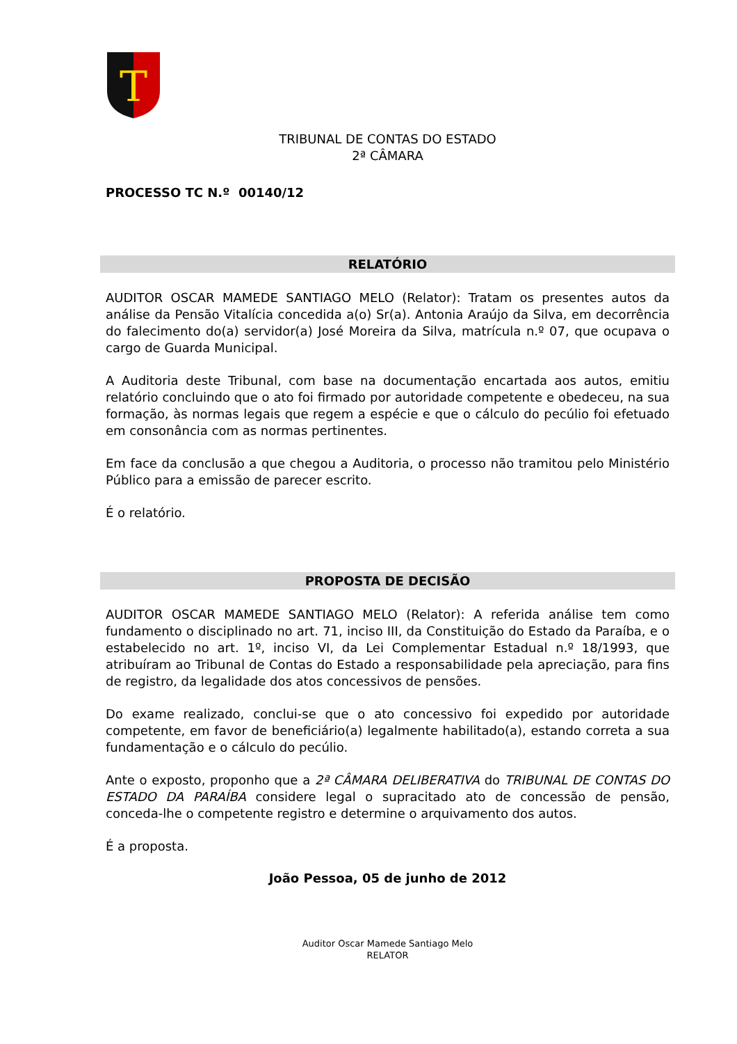T
TRIBUNAL DE CONTAS DO ESTADO
2ª CÂMARA
PROCESSO TC N.º 00140/12
RELATÓRIO
AUDITOR OSCAR MAMEDE SANTIAGO MELO (Relator): Tratam os presentes autos da análise da Pensão Vitalícia concedida a(o) Sr(a). Antonia Araújo da Silva, em decorrência do falecimento do(a) servidor(a) José Moreira da Silva, matrícula n.º 07, que ocupava o cargo de Guarda Municipal.
A Auditoria deste Tribunal, com base na documentação encartada aos autos, emitiu relatório concluindo que o ato foi firmado por autoridade competente e obedeceu, na sua formação, às normas legais que regem a espécie e que o cálculo do pecúlio foi efetuado em consonância com as normas pertinentes.
Em face da conclusão a que chegou a Auditoria, o processo não tramitou pelo Ministério Público para a emissão de parecer escrito.
É o relatório.
PROPOSTA DE DECISÃO
AUDITOR OSCAR MAMEDE SANTIAGO MELO (Relator): A referida análise tem como fundamento o disciplinado no art. 71, inciso III, da Constituição do Estado da Paraíba, e o estabelecido no art. 1º, inciso VI, da Lei Complementar Estadual n.º 18/1993, que atribuíram ao Tribunal de Contas do Estado a responsabilidade pela apreciação, para fins de registro, da legalidade dos atos concessivos de pensões.
Do exame realizado, conclui-se que o ato concessivo foi expedido por autoridade competente, em favor de beneficiário(a) legalmente habilitado(a), estando correta a sua fundamentação e o cálculo do pecúlio.
Ante o exposto, proponho que a 2ª CÂMARA DELIBERATIVA do TRIBUNAL DE CONTAS DO ESTADO DA PARAÍBA considere legal o supracitado ato de concessão de pensão, conceda-lhe o competente registro e determine o arquivamento dos autos.
É a proposta.
João Pessoa, 05 de junho de 2012
Auditor Oscar Mamede Santiago Melo
RELATOR